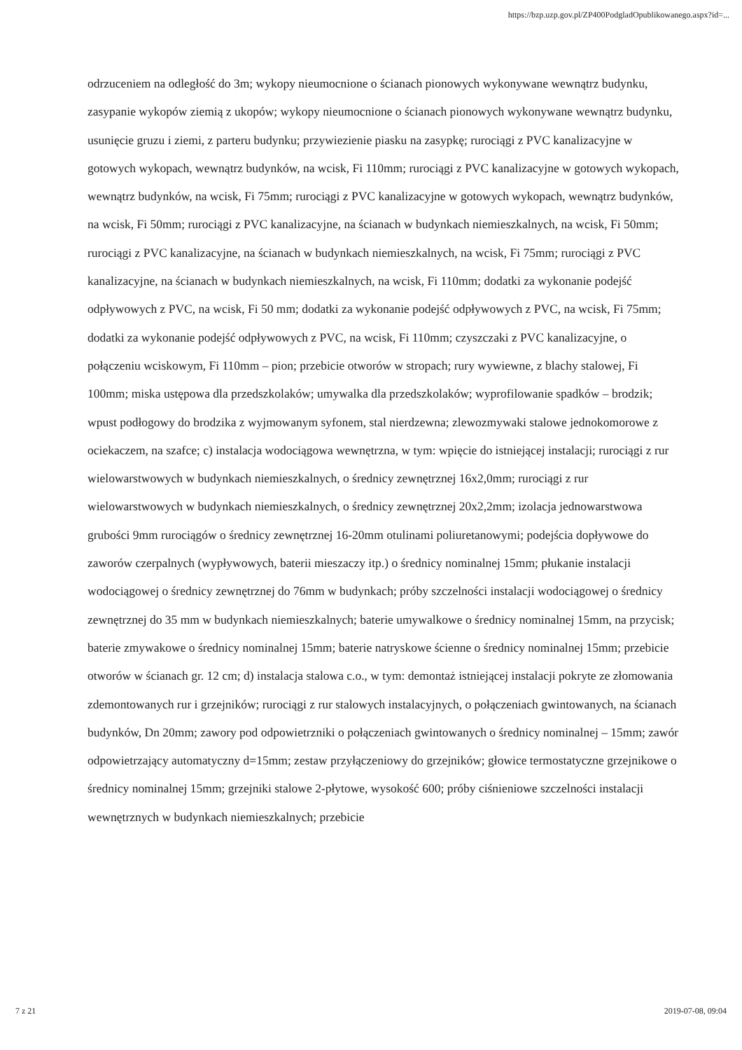https://bzp.uzp.gov.pl/ZP400PodgladOpublikowanego.aspx?id=...
odrzuceniem na odległość do 3m; wykopy nieumocnione o ścianach pionowych wykonywane wewnątrz budynku, zasypanie wykopów ziemią z ukopów; wykopy nieumocnione o ścianach pionowych wykonywane wewnątrz budynku, usunięcie gruzu i ziemi, z parteru budynku; przywiezienie piasku na zasypkę; rurociągi z PVC kanalizacyjne w gotowych wykopach, wewnątrz budynków, na wcisk, Fi 110mm; rurociągi z PVC kanalizacyjne w gotowych wykopach, wewnątrz budynków, na wcisk, Fi 75mm; rurociągi z PVC kanalizacyjne w gotowych wykopach, wewnątrz budynków, na wcisk, Fi 50mm; rurociągi z PVC kanalizacyjne, na ścianach w budynkach niemieszkalnych, na wcisk, Fi 50mm; rurociągi z PVC kanalizacyjne, na ścianach w budynkach niemieszkalnych, na wcisk, Fi 75mm; rurociągi z PVC kanalizacyjne, na ścianach w budynkach niemieszkalnych, na wcisk, Fi 110mm; dodatki za wykonanie podejść odpływowych z PVC, na wcisk, Fi 50 mm; dodatki za wykonanie podejść odpływowych z PVC, na wcisk, Fi 75mm; dodatki za wykonanie podejść odpływowych z PVC, na wcisk, Fi 110mm; czyszczaki z PVC kanalizacyjne, o połączeniu wciskowym, Fi 110mm – pion; przebicie otworów w stropach; rury wywiewne, z blachy stalowej, Fi 100mm; miska ustępowa dla przedszkolaków; umywalka dla przedszkolaków; wyprofilowanie spadków – brodzik; wpust podłogowy do brodzika z wyjmowanym syfonem, stal nierdzewna; zlewozmywaki stalowe jednokomorowe z ociekaczem, na szafce; c) instalacja wodociągowa wewnętrzna, w tym: wpięcie do istniejącej instalacji; rurociągi z rur wielowarstwowych w budynkach niemieszkalnych, o średnicy zewnętrznej 16x2,0mm; rurociągi z rur wielowarstwowych w budynkach niemieszkalnych, o średnicy zewnętrznej 20x2,2mm; izolacja jednowarstwowa grubości 9mm rurociągów o średnicy zewnętrznej 16-20mm otulinami poliuretanowymi; podejścia dopływowe do zaworów czerpalnych (wypływowych, baterii mieszaczy itp.) o średnicy nominalnej 15mm; płukanie instalacji wodociągowej o średnicy zewnętrznej do 76mm w budynkach; próby szczelności instalacji wodociągowej o średnicy zewnętrznej do 35 mm w budynkach niemieszkalnych; baterie umywalkowe o średnicy nominalnej 15mm, na przycisk; baterie zmywakowe o średnicy nominalnej 15mm; baterie natryskowe ścienne o średnicy nominalnej 15mm; przebicie otworów w ścianach gr. 12 cm; d) instalacja stalowa c.o., w tym: demontaż istniejącej instalacji pokryte ze złomowania zdemontowanych rur i grzejników; rurociągi z rur stalowych instalacyjnych, o połączeniach gwintowanych, na ścianach budynków, Dn 20mm; zawory pod odpowietrzniki o połączeniach gwintowanych o średnicy nominalnej – 15mm; zawór odpowietrzający automatyczny d=15mm; zestaw przyłączeniowy do grzejników; głowice termostatyczne grzejnikowe o średnicy nominalnej 15mm; grzejniki stalowe 2-płytowe, wysokość 600; próby ciśnieniowe szczelności instalacji wewnętrznych w budynkach niemieszkalnych; przebicie
7 z 21 2019-07-08, 09:04